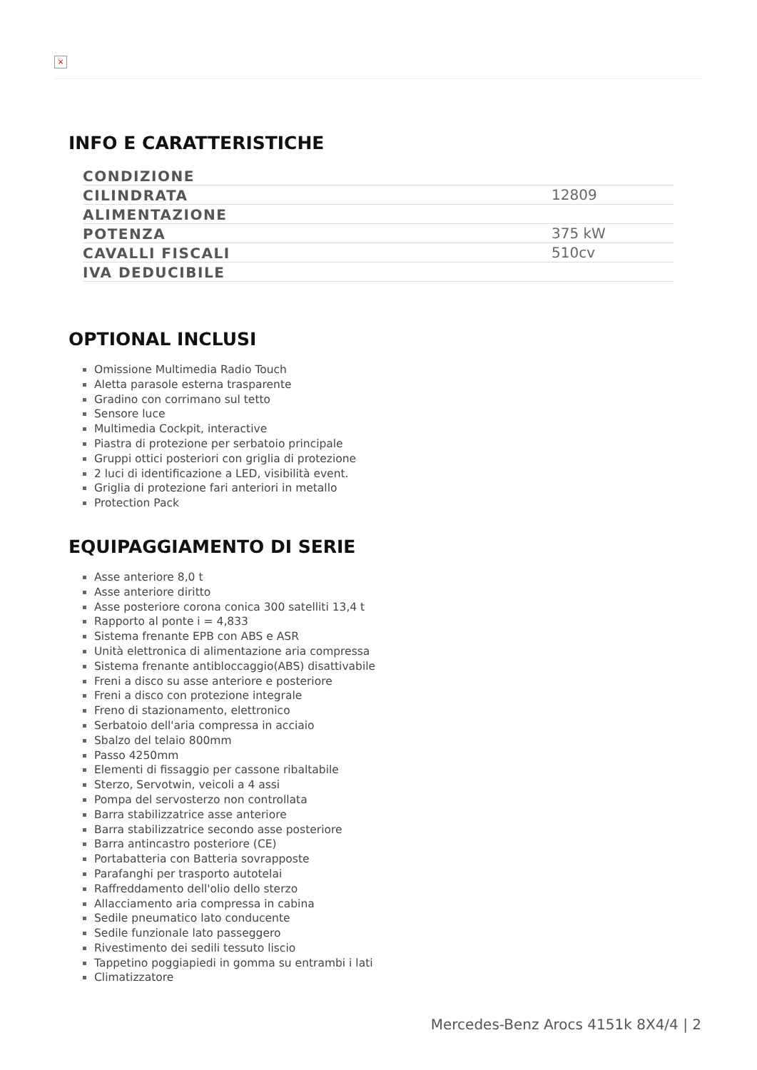×
INFO E CARATTERISTICHE
| CONDIZIONE | |
| CILINDRATA | 12809 |
| ALIMENTAZIONE | |
| POTENZA | 375 kW |
| CAVALLI FISCALI | 510cv |
| IVA DEDUCIBILE | |
OPTIONAL INCLUSI
Omissione Multimedia Radio Touch
Aletta parasole esterna trasparente
Gradino con corrimano sul tetto
Sensore luce
Multimedia Cockpit, interactive
Piastra di protezione per serbatoio principale
Gruppi ottici posteriori con griglia di protezione
2 luci di identificazione a LED, visibilità event.
Griglia di protezione fari anteriori in metallo
Protection Pack
EQUIPAGGIAMENTO DI SERIE
Asse anteriore 8,0 t
Asse anteriore diritto
Asse posteriore corona conica 300 satelliti 13,4 t
Rapporto al ponte i = 4,833
Sistema frenante EPB con ABS e ASR
Unità elettronica di alimentazione aria compressa
Sistema frenante antibloccaggio(ABS) disattivabile
Freni a disco su asse anteriore e posteriore
Freni a disco con protezione integrale
Freno di stazionamento, elettronico
Serbatoio dell'aria compressa in acciaio
Sbalzo del telaio 800mm
Passo 4250mm
Elementi di fissaggio per cassone ribaltabile
Sterzo, Servotwin, veicoli a 4 assi
Pompa del servosterzo non controllata
Barra stabilizzatrice asse anteriore
Barra stabilizzatrice secondo asse posteriore
Barra antincastro posteriore (CE)
Portabatteria con Batteria sovrapposte
Parafanghi per trasporto autotelai
Raffreddamento dell'olio dello sterzo
Allacciamento aria compressa in cabina
Sedile pneumatico lato conducente
Sedile funzionale lato passeggero
Rivestimento dei sedili tessuto liscio
Tappetino poggiapiedi in gomma su entrambi i lati
Climatizzatore
Mercedes-Benz Arocs 4151k 8X4/4 | 2